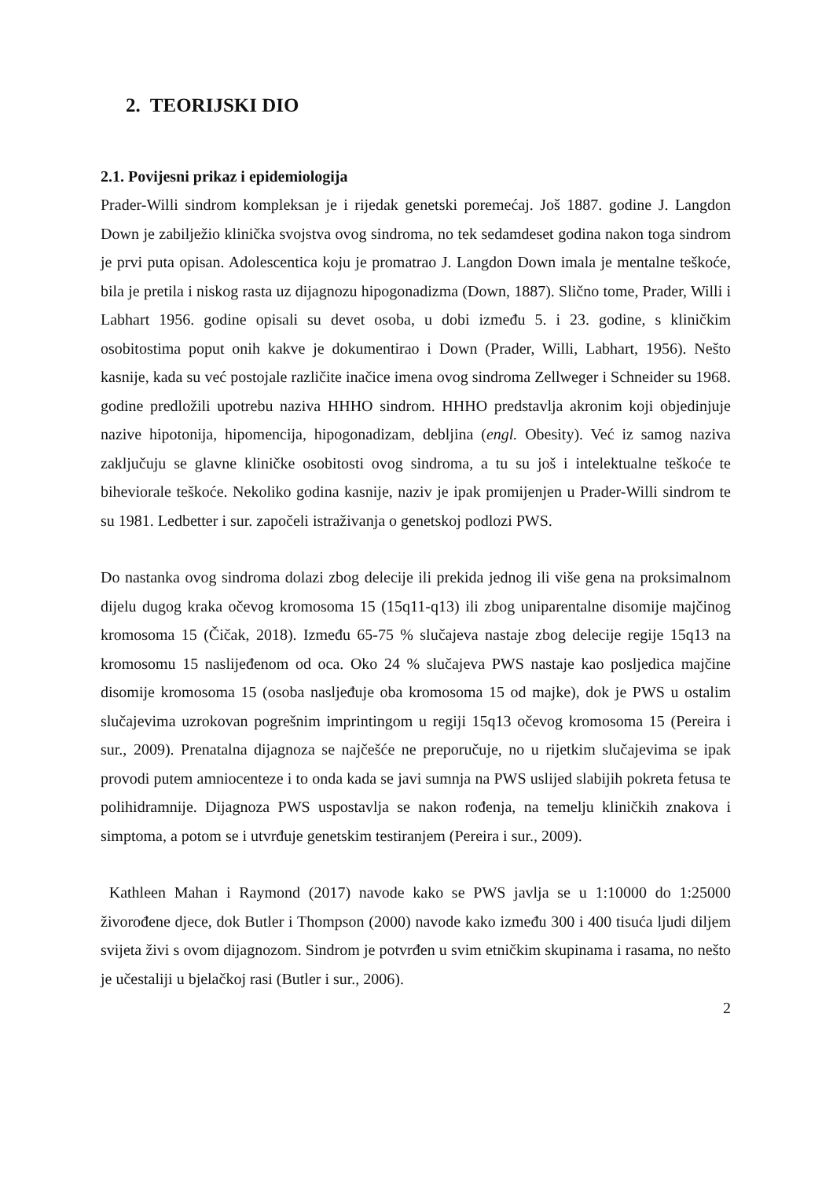2. TEORIJSKI DIO
2.1. Povijesni prikaz i epidemiologija
Prader-Willi sindrom kompleksan je i rijedak genetski poremećaj. Još 1887. godine J. Langdon Down je zabilježio klinička svojstva ovog sindroma, no tek sedamdeset godina nakon toga sindrom je prvi puta opisan. Adolescentica koju je promatrao J. Langdon Down imala je mentalne teškoće, bila je pretila i niskog rasta uz dijagnozu hipogonadizma (Down, 1887). Slično tome, Prader, Willi i Labhart 1956. godine opisali su devet osoba, u dobi između 5. i 23. godine, s kliničkim osobitostima poput onih kakve je dokumentirao i Down (Prader, Willi, Labhart, 1956). Nešto kasnije, kada su već postojale različite inačice imena ovog sindroma Zellweger i Schneider su 1968. godine predložili upotrebu naziva HHHO sindrom. HHHO predstavlja akronim koji objedinjuje nazive hipotonija, hipomencija, hipogonadizam, debljina (engl. Obesity). Već iz samog naziva zaključuju se glavne kliničke osobitosti ovog sindroma, a tu su još i intelektualne teškoće te biheviorale teškoće. Nekoliko godina kasnije, naziv je ipak promijenjen u Prader-Willi sindrom te su 1981. Ledbetter i sur. započeli istraživanja o genetskoj podlozi PWS.
Do nastanka ovog sindroma dolazi zbog delecije ili prekida jednog ili više gena na proksimalnom dijelu dugog kraka očevog kromosoma 15 (15q11-q13) ili zbog uniparentalne disomije majčinog kromosoma 15 (Čičak, 2018). Između 65-75 % slučajeva nastaje zbog delecije regije 15q13 na kromosomu 15 naslijeđenom od oca. Oko 24 % slučajeva PWS nastaje kao posljedica majčine disomije kromosoma 15 (osoba nasljeđuje oba kromosoma 15 od majke), dok je PWS u ostalim slučajevima uzrokovan pogrešnim imprintingom u regiji 15q13 očevog kromosoma 15 (Pereira i sur., 2009). Prenatalna dijagnoza se najčešće ne preporučuje, no u rijetkim slučajevima se ipak provodi putem amniocenteze i to onda kada se javi sumnja na PWS uslijed slabijih pokreta fetusa te polihidramnije. Dijagnoza PWS uspostavlja se nakon rođenja, na temelju kliničkih znakova i simptoma, a potom se i utvrđuje genetskim testiranjem (Pereira i sur., 2009).
Kathleen Mahan i Raymond (2017) navode kako se PWS javlja se u 1:10000 do 1:25000 živorođene djece, dok Butler i Thompson (2000) navode kako između 300 i 400 tisuća ljudi diljem svijeta živi s ovom dijagnozom. Sindrom je potvrđen u svim etničkim skupinama i rasama, no nešto je učestaliji u bjelačkoj rasi (Butler i sur., 2006).
2